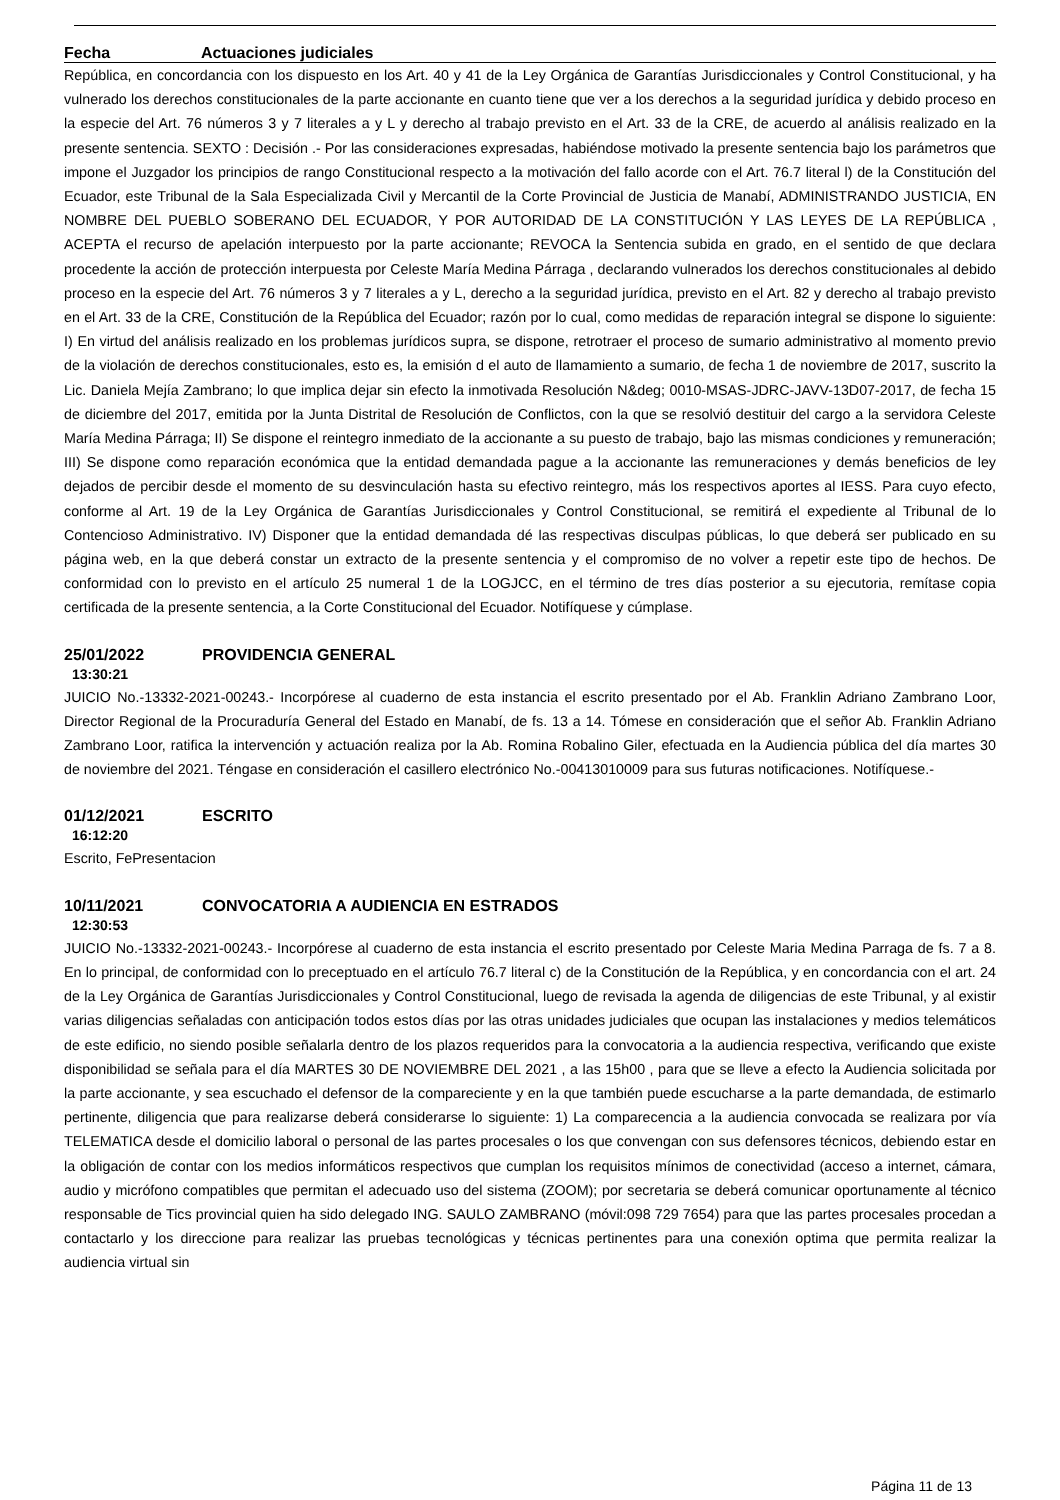Fecha Actuaciones judiciales
República, en concordancia con los dispuesto en los Art. 40 y 41 de la Ley Orgánica de Garantías Jurisdiccionales y Control Constitucional, y ha vulnerado los derechos constitucionales de la parte accionante en cuanto tiene que ver a los derechos a la seguridad jurídica y debido proceso en la especie del Art. 76 números 3 y 7 literales a y L y derecho al trabajo previsto en el Art. 33 de la CRE, de acuerdo al análisis realizado en la presente sentencia. SEXTO : Decisión .- Por las consideraciones expresadas, habiéndose motivado la presente sentencia bajo los parámetros que impone el Juzgador los principios de rango Constitucional respecto a la motivación del fallo acorde con el Art. 76.7 literal l) de la Constitución del Ecuador, este Tribunal de la Sala Especializada Civil y Mercantil de la Corte Provincial de Justicia de Manabí, ADMINISTRANDO JUSTICIA, EN NOMBRE DEL PUEBLO SOBERANO DEL ECUADOR, Y POR AUTORIDAD DE LA CONSTITUCIÓN Y LAS LEYES DE LA REPÚBLICA , ACEPTA el recurso de apelación interpuesto por la parte accionante; REVOCA la Sentencia subida en grado, en el sentido de que declara procedente la acción de protección interpuesta por Celeste María Medina Párraga , declarando vulnerados los derechos constitucionales al debido proceso en la especie del Art. 76 números 3 y 7 literales a y L, derecho a la seguridad jurídica, previsto en el Art. 82 y derecho al trabajo previsto en el Art. 33 de la CRE, Constitución de la República del Ecuador; razón por lo cual, como medidas de reparación integral se dispone lo siguiente: I) En virtud del análisis realizado en los problemas jurídicos supra, se dispone, retrotraer el proceso de sumario administrativo al momento previo de la violación de derechos constitucionales, esto es, la emisión d el auto de llamamiento a sumario, de fecha 1 de noviembre de 2017, suscrito la Lic. Daniela Mejía Zambrano; lo que implica dejar sin efecto la inmotivada Resolución N&deg; 0010-MSAS-JDRC-JAVV-13D07-2017, de fecha 15 de diciembre del 2017, emitida por la Junta Distrital de Resolución de Conflictos, con la que se resolvió destituir del cargo a la servidora Celeste María Medina Párraga; II) Se dispone el reintegro inmediato de la accionante a su puesto de trabajo, bajo las mismas condiciones y remuneración; III) Se dispone como reparación económica que la entidad demandada pague a la accionante las remuneraciones y demás beneficios de ley dejados de percibir desde el momento de su desvinculación hasta su efectivo reintegro, más los respectivos aportes al IESS. Para cuyo efecto, conforme al Art. 19 de la Ley Orgánica de Garantías Jurisdiccionales y Control Constitucional, se remitirá el expediente al Tribunal de lo Contencioso Administrativo. IV) Disponer que la entidad demandada dé las respectivas disculpas públicas, lo que deberá ser publicado en su página web, en la que deberá constar un extracto de la presente sentencia y el compromiso de no volver a repetir este tipo de hechos. De conformidad con lo previsto en el artículo 25 numeral 1 de la LOGJCC, en el término de tres días posterior a su ejecutoria, remítase copia certificada de la presente sentencia, a la Corte Constitucional del Ecuador. Notifíquese y cúmplase.
25/01/2022 PROVIDENCIA GENERAL
13:30:21
JUICIO No.-13332-2021-00243.- Incorpórese al cuaderno de esta instancia el escrito presentado por el Ab. Franklin Adriano Zambrano Loor, Director Regional de la Procuraduría General del Estado en Manabí, de fs. 13 a 14. Tómese en consideración que el señor Ab. Franklin Adriano Zambrano Loor, ratifica la intervención y actuación realiza por la Ab. Romina Robalino Giler, efectuada en la Audiencia pública del día martes 30 de noviembre del 2021. Téngase en consideración el casillero electrónico No.-00413010009 para sus futuras notificaciones. Notifíquese.-
01/12/2021 ESCRITO
16:12:20
Escrito, FePresentacion
10/11/2021 CONVOCATORIA A AUDIENCIA EN ESTRADOS
12:30:53
JUICIO No.-13332-2021-00243.- Incorpórese al cuaderno de esta instancia el escrito presentado por Celeste Maria Medina Parraga de fs. 7 a 8. En lo principal, de conformidad con lo preceptuado en el artículo 76.7 literal c) de la Constitución de la República, y en concordancia con el art. 24 de la Ley Orgánica de Garantías Jurisdiccionales y Control Constitucional, luego de revisada la agenda de diligencias de este Tribunal, y al existir varias diligencias señaladas con anticipación todos estos días por las otras unidades judiciales que ocupan las instalaciones y medios telemáticos de este edificio, no siendo posible señalarla dentro de los plazos requeridos para la convocatoria a la audiencia respectiva, verificando que existe disponibilidad se señala para el día MARTES 30 DE NOVIEMBRE DEL 2021 , a las 15h00 , para que se lleve a efecto la Audiencia solicitada por la parte accionante, y sea escuchado el defensor de la compareciente y en la que también puede escucharse a la parte demandada, de estimarlo pertinente, diligencia que para realizarse deberá considerarse lo siguiente: 1) La comparecencia a la audiencia convocada se realizara por vía TELEMATICA desde el domicilio laboral o personal de las partes procesales o los que convengan con sus defensores técnicos, debiendo estar en la obligación de contar con los medios informáticos respectivos que cumplan los requisitos mínimos de conectividad (acceso a internet, cámara, audio y micrófono compatibles que permitan el adecuado uso del sistema (ZOOM); por secretaria se deberá comunicar oportunamente al técnico responsable de Tics provincial quien ha sido delegado ING. SAULO ZAMBRANO (móvil:098 729 7654) para que las partes procesales procedan a contactarlo y los direccione para realizar las pruebas tecnológicas y técnicas pertinentes para una conexión optima que permita realizar la audiencia virtual sin
Página 11 de 13